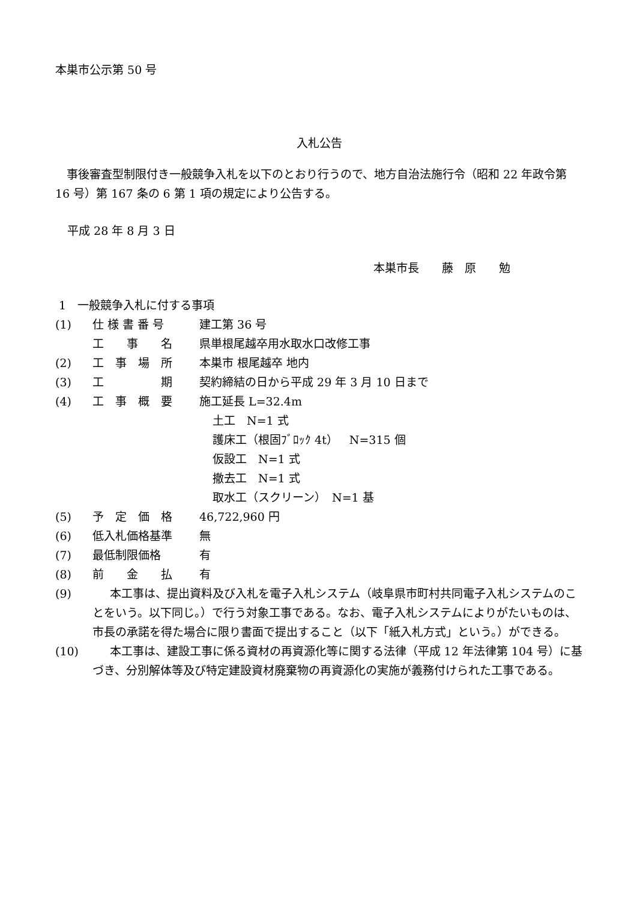本巣市公示第 50 号
入札公告
事後審査型制限付き一般競争入札を以下のとおり行うので、地方自治法施行令（昭和 22 年政令第 16 号）第 167 条の 6 第 1 項の規定により公告する。
平成 28 年 8 月 3 日
本巣市長　　藤　原　　勉
1　一般競争入札に付する事項
(1) 仕 様 書 番 号 建工第 36 号
工　　事　　名 県単根尾越卒用水取水口改修工事
(2) 工　事　場　所 本巣市 根尾越卒 地内
(3) 工　　　　　期 契約締結の日から平成 29 年 3 月 10 日まで
(4) 工　事　概　要 施工延長 L=32.4m
土工　N=1 式
護床工（根固ﾌﾞﾛｯｸ 4t）　N=315 個
仮設工　N=1 式
撤去工　N=1 式
取水工（スクリーン）　N=1 基
(5) 予　定　価　格 46,722,960 円
(6) 低入札価格基準 無
(7) 最低制限価格 有
(8) 前　　金　　払 有
(9) 本工事は、提出資料及び入札を電子入札システム（岐阜県市町村共同電子入札システムのことをいう。以下同じ。）で行う対象工事である。なお、電子入札システムによりがたいものは、市長の承諾を得た場合に限り書面で提出すること（以下「紙入札方式」という。）ができる。
(10) 本工事は、建設工事に係る資材の再資源化等に関する法律（平成 12 年法律第 104 号）に基づき、分別解体等及び特定建設資材廃棄物の再資源化の実施が義務付けられた工事である。